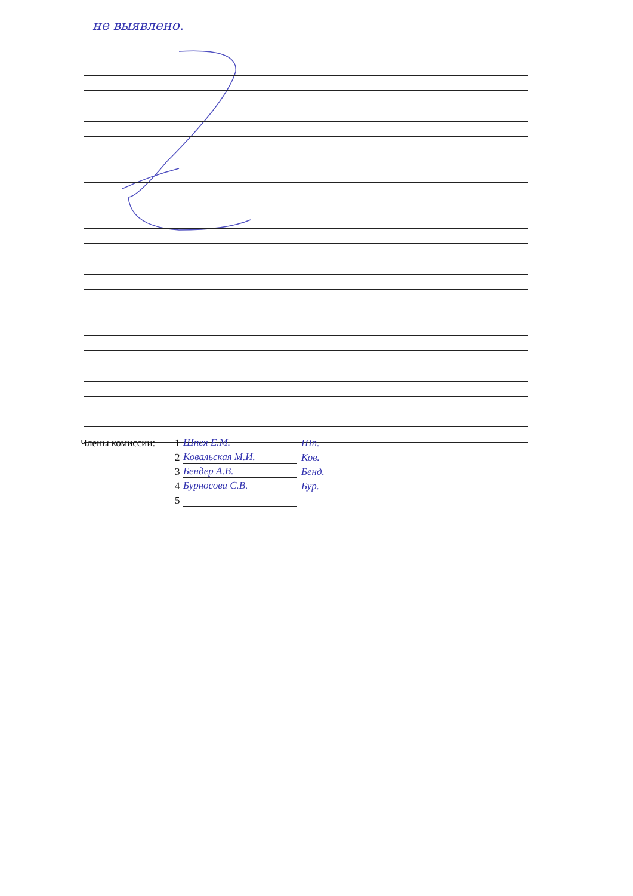не выявлено.
Члены комиссии: 1 Шпея Е.М. Шп.
2 Ковальская М.И. Ков.
3 Бендер А.В. Бенд.
4 Бурносова С.В. Бур.
5